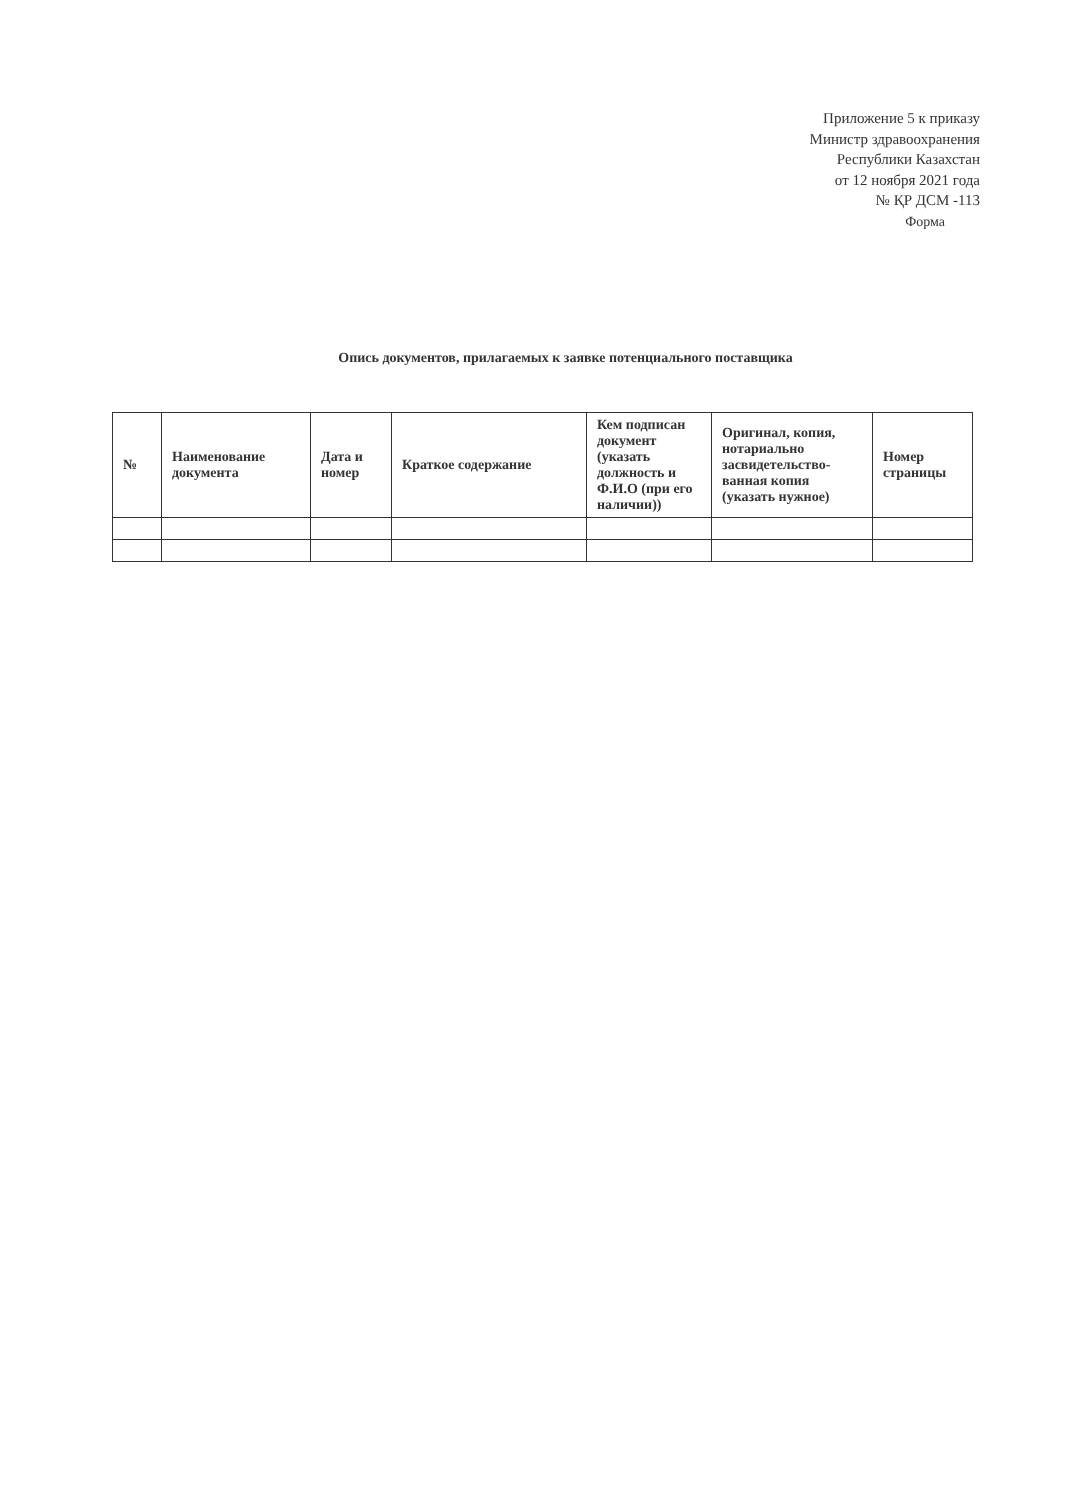Приложение 5 к приказу
Министр здравоохранения
Республики Казахстан
от 12 ноября 2021 года
№ ҚР ДСМ -113
Форма
Опись документов, прилагаемых к заявке потенциального поставщика
| № | Наименование документа | Дата и номер | Краткое содержание | Кем подписан документ (указать должность и Ф.И.О (при его наличии)) | Оригинал, копия, нотариально засвидетельство-ванная копия (указать нужное) | Номер страницы |
| --- | --- | --- | --- | --- | --- | --- |